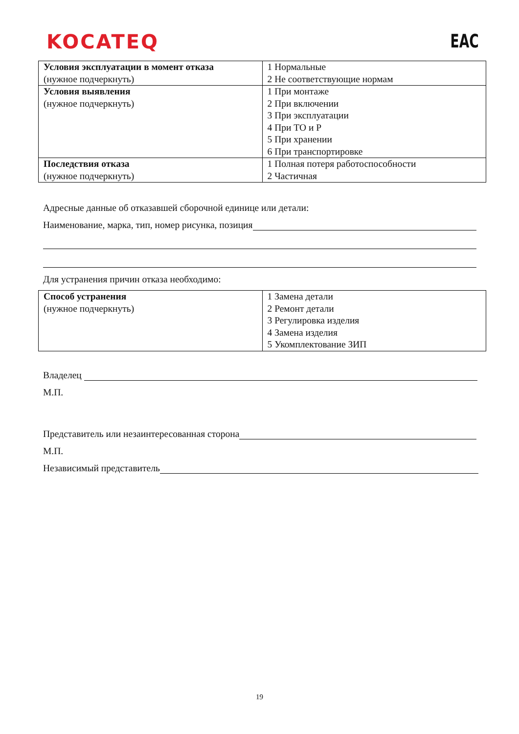KOCATEQ
EAC
| Условия эксплуатации в момент отказа (нужное подчеркнуть) | 1 Нормальные 2 Не соответствующие нормам |
| Условия выявления (нужное подчеркнуть) | 1 При монтаже 2 При включении 3 При эксплуатации 4 При ТО и Р 5 При хранении 6 При транспортировке |
| Последствия отказа (нужное подчеркнуть) | 1 Полная потеря работоспособности 2 Частичная |
Адресные данные об отказавшей сборочной единице или детали:
Наименование, марка, тип, номер рисунка, позиция
Для устранения причин отказа необходимо:
| Способ устранения (нужное подчеркнуть) | 1 Замена детали 2 Ремонт детали 3 Регулировка изделия 4 Замена изделия 5 Укомплектование ЗИП |
Владелец
М.П.
Представитель или незаинтересованная сторона
М.П.
Независимый представитель
19